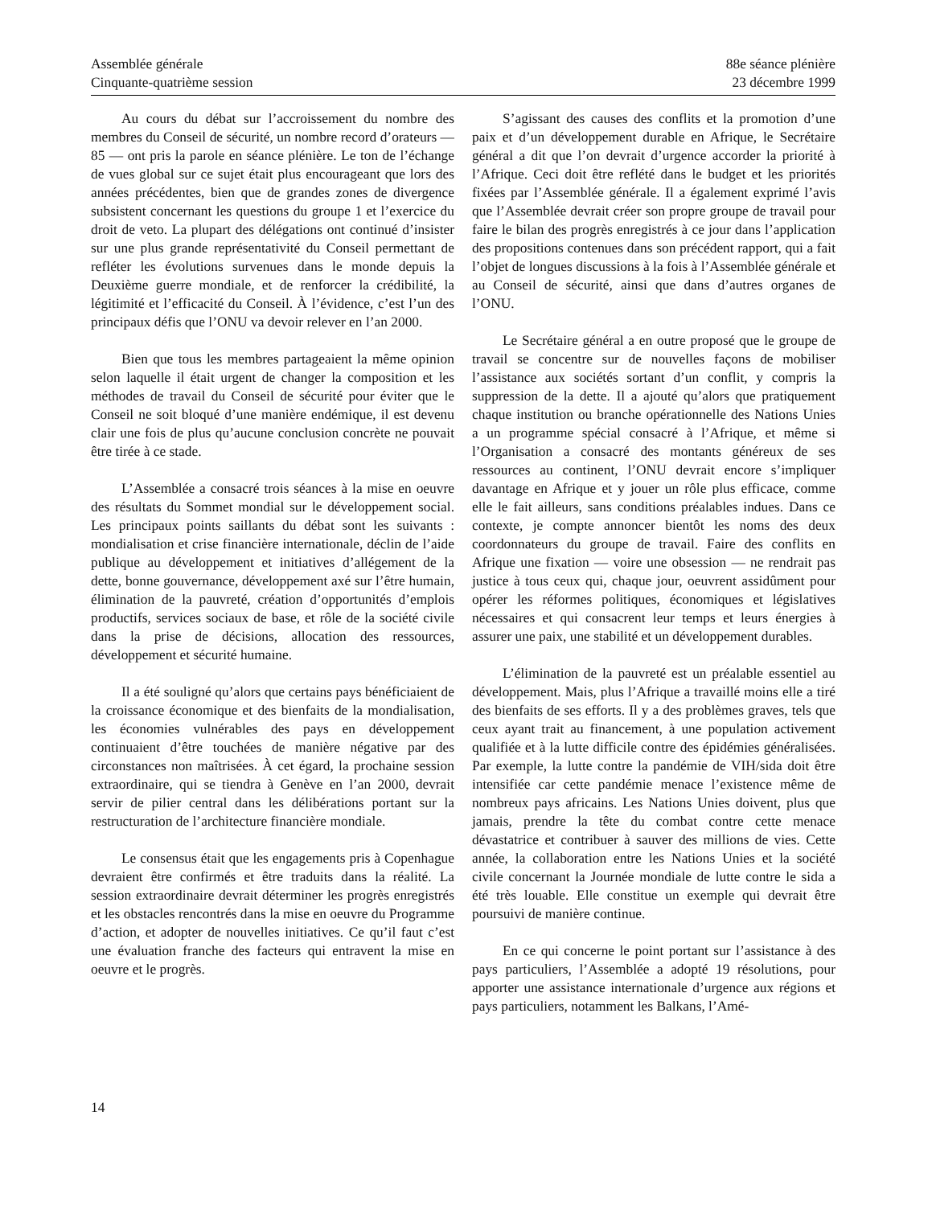Assemblée générale
Cinquante-quatrième session
88e séance plénière
23 décembre 1999
Au cours du débat sur l’accroissement du nombre des membres du Conseil de sécurité, un nombre record d’orateurs — 85 — ont pris la parole en séance plénière. Le ton de l’échange de vues global sur ce sujet était plus encourageant que lors des années précédentes, bien que de grandes zones de divergence subsistent concernant les questions du groupe 1 et l’exercice du droit de veto. La plupart des délégations ont continué d’insister sur une plus grande représentativité du Conseil permettant de refléter les évolutions survenues dans le monde depuis la Deuxième guerre mondiale, et de renforcer la crédibilité, la légitimité et l’efficacité du Conseil. À l’évidence, c’est l’un des principaux défis que l’ONU va devoir relever en l’an 2000.
Bien que tous les membres partageaient la même opinion selon laquelle il était urgent de changer la composition et les méthodes de travail du Conseil de sécurité pour éviter que le Conseil ne soit bloqué d’une manière endémique, il est devenu clair une fois de plus qu’aucune conclusion concrète ne pouvait être tirée à ce stade.
L’Assemblée a consacré trois séances à la mise en oeuvre des résultats du Sommet mondial sur le développement social. Les principaux points saillants du débat sont les suivants : mondialisation et crise financière internationale, déclin de l’aide publique au développement et initiatives d’allégement de la dette, bonne gouvernance, développement axé sur l’être humain, élimination de la pauvreté, création d’opportunités d’emplois productifs, services sociaux de base, et rôle de la société civile dans la prise de décisions, allocation des ressources, développement et sécurité humaine.
Il a été souligné qu’alors que certains pays bénéficiaient de la croissance économique et des bienfaits de la mondialisation, les économies vulnérables des pays en développement continuaient d’être touchées de manière négative par des circonstances non maîtrisées. À cet égard, la prochaine session extraordinaire, qui se tiendra à Genève en l’an 2000, devrait servir de pilier central dans les délibérations portant sur la restructuration de l’architecture financière mondiale.
Le consensus était que les engagements pris à Copenhague devraient être confirmés et être traduits dans la réalité. La session extraordinaire devrait déterminer les progrès enregistrés et les obstacles rencontrés dans la mise en oeuvre du Programme d’action, et adopter de nouvelles initiatives. Ce qu’il faut c’est une évaluation franche des facteurs qui entravent la mise en oeuvre et le progrès.
S’agissant des causes des conflits et la promotion d’une paix et d’un développement durable en Afrique, le Secrétaire général a dit que l’on devrait d’urgence accorder la priorité à l’Afrique. Ceci doit être reflété dans le budget et les priorités fixées par l’Assemblée générale. Il a également exprimé l’avis que l’Assemblée devrait créer son propre groupe de travail pour faire le bilan des progrès enregistrés à ce jour dans l’application des propositions contenues dans son précédent rapport, qui a fait l’objet de longues discussions à la fois à l’Assemblée générale et au Conseil de sécurité, ainsi que dans d’autres organes de l’ONU.
Le Secrétaire général a en outre proposé que le groupe de travail se concentre sur de nouvelles façons de mobiliser l’assistance aux sociétés sortant d’un conflit, y compris la suppression de la dette. Il a ajouté qu’alors que pratiquement chaque institution ou branche opérationnelle des Nations Unies a un programme spécial consacré à l’Afrique, et même si l’Organisation a consacré des montants généreux de ses ressources au continent, l’ONU devrait encore s’impliquer davantage en Afrique et y jouer un rôle plus efficace, comme elle le fait ailleurs, sans conditions préalables indues. Dans ce contexte, je compte annoncer bientôt les noms des deux coordonnateurs du groupe de travail. Faire des conflits en Afrique une fixation — voire une obsession — ne rendrait pas justice à tous ceux qui, chaque jour, oeuvrent assidûment pour opérer les réformes politiques, économiques et législatives nécessaires et qui consacrent leur temps et leurs énergies à assurer une paix, une stabilité et un développement durables.
L’élimination de la pauvreté est un préalable essentiel au développement. Mais, plus l’Afrique a travaillé moins elle a tiré des bienfaits de ses efforts. Il y a des problèmes graves, tels que ceux ayant trait au financement, à une population activement qualifiée et à la lutte difficile contre des épidémies généralisées. Par exemple, la lutte contre la pandémie de VIH/sida doit être intensifiée car cette pandémie menace l’existence même de nombreux pays africains. Les Nations Unies doivent, plus que jamais, prendre la tête du combat contre cette menace dévastatrice et contribuer à sauver des millions de vies. Cette année, la collaboration entre les Nations Unies et la société civile concernant la Journée mondiale de lutte contre le sida a été très louable. Elle constitue un exemple qui devrait être poursuivi de manière continue.
En ce qui concerne le point portant sur l’assistance à des pays particuliers, l’Assemblée a adopté 19 résolutions, pour apporter une assistance internationale d’urgence aux régions et pays particuliers, notamment les Balkans, l’Amé-
14